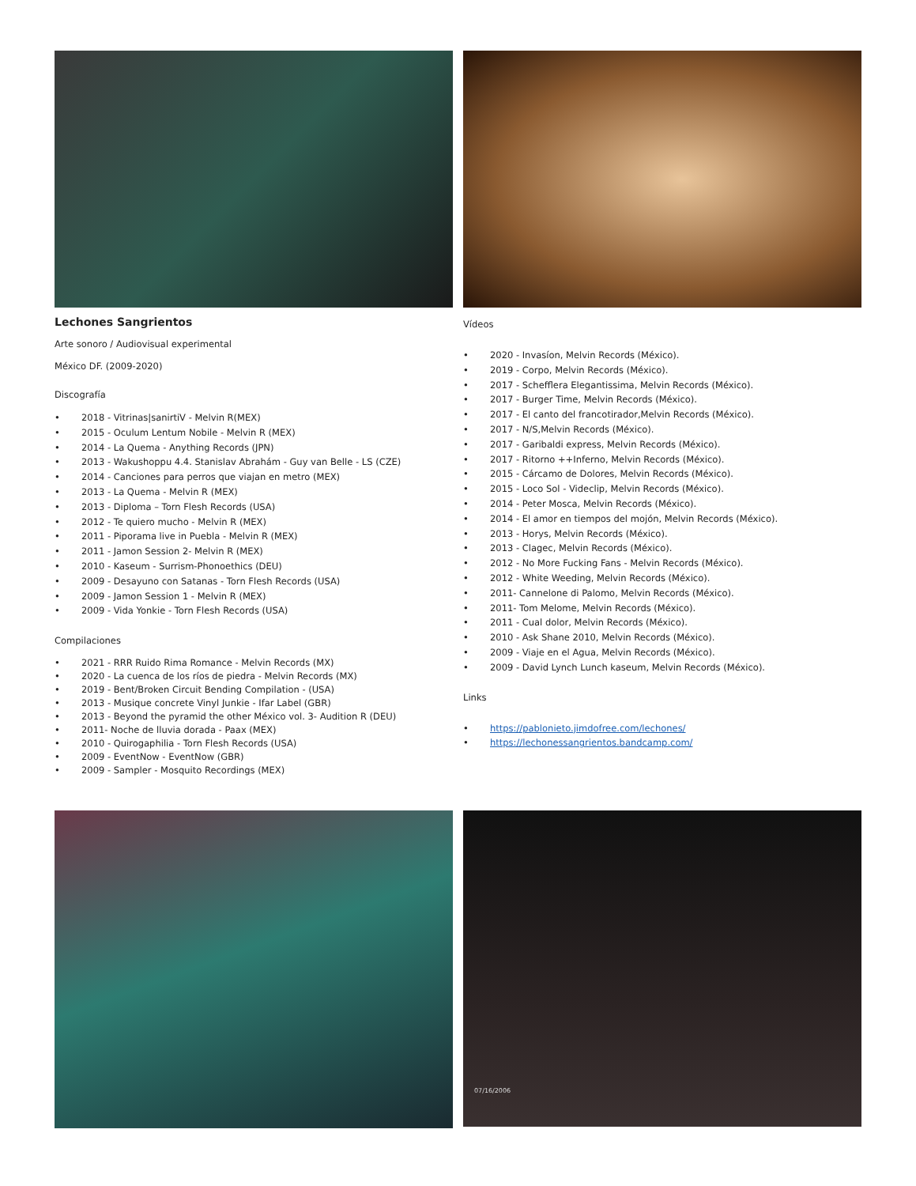Lechones Sangrientos
Arte sonoro / Audiovisual experimental
México DF. (2009-2020)
Discografía
• 2018 - Vitrinas|sanirtiV - Melvin R(MEX)
• 2015 - Oculum Lentum Nobile - Melvin R (MEX)
• 2014 - La Quema - Anything Records (JPN)
• 2013 - Wakushoppu 4.4. Stanislav Abrahám - Guy van Belle - LS (CZE)
• 2014 - Canciones para perros que viajan en metro (MEX)
• 2013 - La Quema - Melvin R (MEX)
• 2013 - Diploma – Torn Flesh Records (USA)
• 2012 - Te quiero mucho - Melvin R (MEX)
• 2011 - Piporama live in Puebla - Melvin R (MEX)
• 2011 - Jamon Session 2- Melvin R (MEX)
• 2010 - Kaseum - Surrism-Phonoethics (DEU)
• 2009 - Desayuno con Satanas - Torn Flesh Records (USA)
• 2009 - Jamon Session 1 - Melvin R (MEX)
• 2009 - Vida Yonkie - Torn Flesh Records (USA)
Compilaciones
• 2021 - RRR Ruido Rima Romance - Melvin Records (MX)
• 2020 - La cuenca de los ríos de piedra - Melvin Records (MX)
• 2019 - Bent/Broken Circuit Bending Compilation - (USA)
• 2013 - Musique concrete Vinyl Junkie - Ifar Label (GBR)
• 2013 - Beyond the pyramid the other México vol. 3- Audition R (DEU)
• 2011- Noche de lluvia dorada - Paax (MEX)
• 2010 - Quirogaphilia - Torn Flesh Records (USA)
• 2009 - EventNow - EventNow (GBR)
• 2009 - Sampler - Mosquito Recordings (MEX)
Vídeos
• 2020 - Invasíon, Melvin Records (México).
• 2019 - Corpo, Melvin Records (México).
• 2017 - Schefflera Elegantissima, Melvin Records (México).
• 2017 - Burger Time, Melvin Records (México).
• 2017 - El canto del francotirador,Melvin Records (México).
• 2017 - N/S,Melvin Records (México).
• 2017 - Garibaldi express, Melvin Records (México).
• 2017 - Ritorno ++Inferno, Melvin Records (México).
• 2015 - Cárcamo de Dolores, Melvin Records (México).
• 2015 - Loco Sol - Videclip, Melvin Records (México).
• 2014 - Peter Mosca, Melvin Records (México).
• 2014 - El amor en tiempos del mojón, Melvin Records (México).
• 2013 - Horys, Melvin Records (México).
• 2013 - Clagec, Melvin Records (México).
• 2012 - No More Fucking Fans - Melvin Records (México).
• 2012 - White Weeding, Melvin Records (México).
• 2011- Cannelone di Palomo, Melvin Records (México).
• 2011- Tom Melome, Melvin Records (México).
• 2011 - Cual dolor, Melvin Records (México).
• 2010 - Ask Shane 2010, Melvin Records (México).
• 2009 - Viaje en el Agua, Melvin Records (México).
• 2009 - David Lynch Lunch kaseum, Melvin Records (México).
Links
• https://pablonieto.jimdofree.com/lechones/
• https://lechonessangrientos.bandcamp.com/
07/16/2006